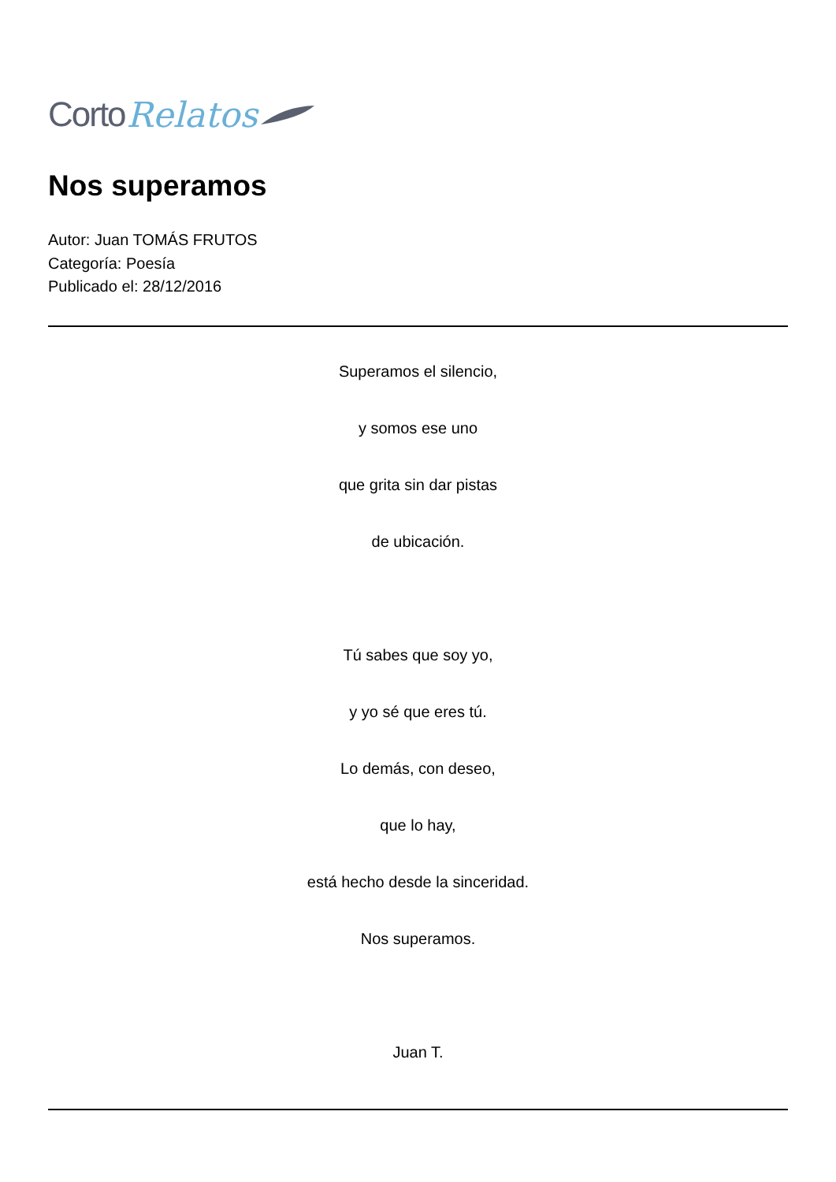Corto Relatos
Nos superamos
Autor: Juan TOMÁS FRUTOS
Categoría: Poesía
Publicado el: 28/12/2016
Superamos el silencio,
y somos ese uno
que grita sin dar pistas
de ubicación.
Tú sabes que soy yo,
y yo sé que eres tú.
Lo demás, con deseo,
que lo hay,
está hecho desde la sinceridad.
Nos superamos.
Juan T.